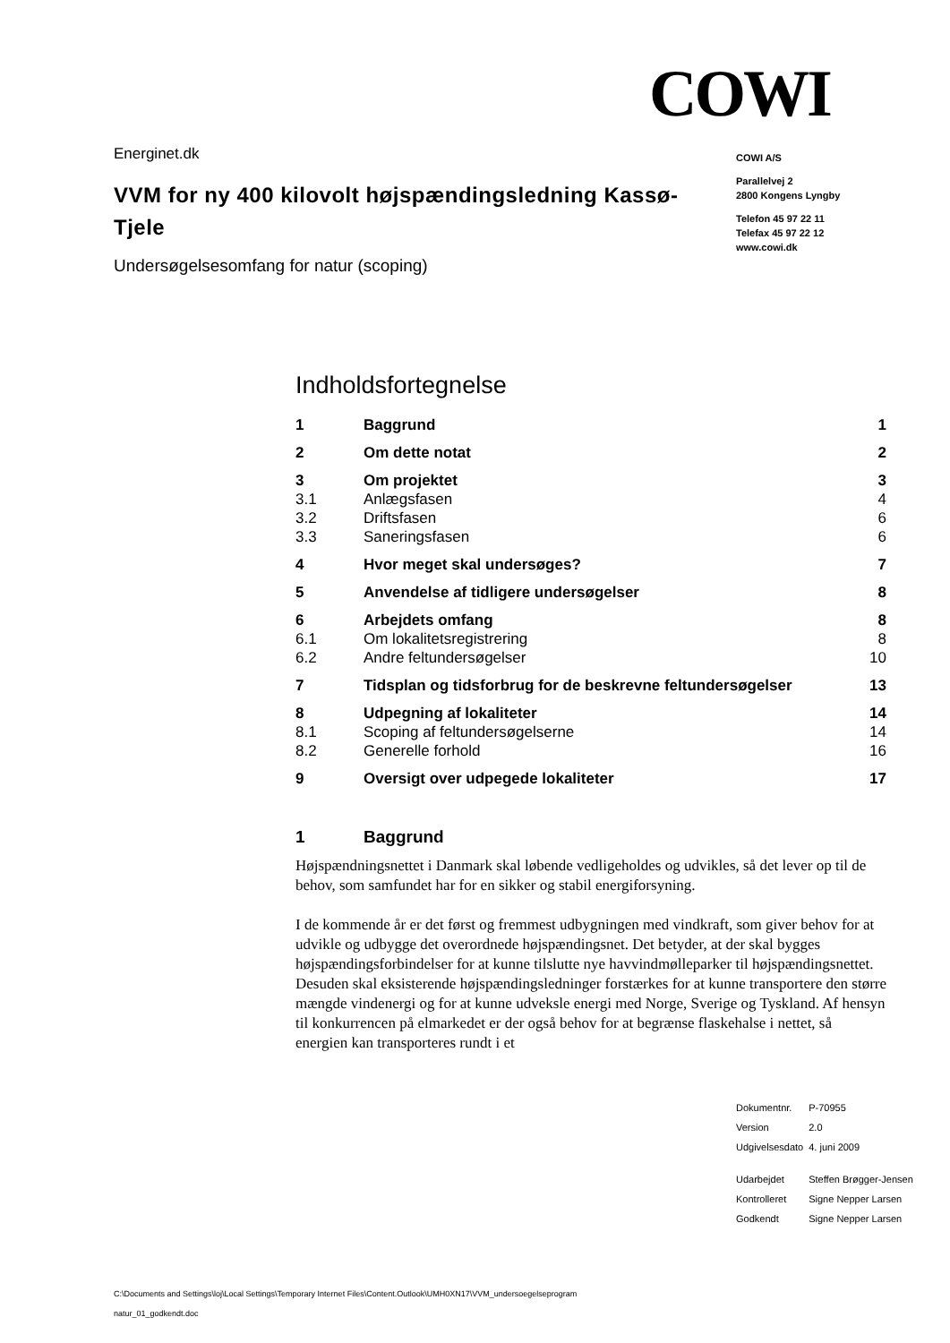COWI
Energinet.dk
VVM for ny 400 kilovolt højspændingsledning Kassø-Tjele
Undersøgelsesomfang for natur (scoping)
COWI A/S
Parallelvej 2
2800 Kongens Lyngby
Telefon 45 97 22 11
Telefax 45 97 22 12
www.cowi.dk
Indholdsfortegnelse
| 1 | Baggrund | 1 |
| 2 | Om dette notat | 2 |
| 3 | Om projektet | 3 |
| 3.1 | Anlægsfasen | 4 |
| 3.2 | Driftsfasen | 6 |
| 3.3 | Saneringsfasen | 6 |
| 4 | Hvor meget skal undersøges? | 7 |
| 5 | Anvendelse af tidligere undersøgelser | 8 |
| 6 | Arbejdets omfang | 8 |
| 6.1 | Om lokalitetsregistrering | 8 |
| 6.2 | Andre feltundersøgelser | 10 |
| 7 | Tidsplan og tidsforbrug for de beskrevne feltundersøgelser | 13 |
| 8 | Udpegning af lokaliteter | 14 |
| 8.1 | Scoping af feltundersøgelserne | 14 |
| 8.2 | Generelle forhold | 16 |
| 9 | Oversigt over udpegede lokaliteter | 17 |
1 Baggrund
Højspændningsnettet i Danmark skal løbende vedligeholdes og udvikles, så det lever op til de behov, som samfundet har for en sikker og stabil energiforsyning.
I de kommende år er det først og fremmest udbygningen med vindkraft, som giver behov for at udvikle og udbygge det overordnede højspændingsnet. Det betyder, at der skal bygges højspændingsforbindelser for at kunne tilslutte nye havvindmølleparker til højspændingsnettet. Desuden skal eksisterende højspændingsledninger forstærkes for at kunne transportere den større mængde vindenergi og for at kunne udveksle energi med Norge, Sverige og Tyskland. Af hensyn til konkurrencen på elmarkedet er der også behov for at begrænse flaskehalse i nettet, så energien kan transporteres rundt i et
| Dokumentnr. | P-70955 |
| Version | 2.0 |
| Udgivelsesdato | 4. juni 2009 |
| Udarbejdet | Steffen Brøgger-Jensen |
| Kontrolleret | Signe Nepper Larsen |
| Godkendt | Signe Nepper Larsen |
C:\Documents and Settings\loj\Local Settings\Temporary Internet Files\Content.Outlook\UMH0XN17\VVM_undersoegelseprogram
natur_01_godkendt.doc